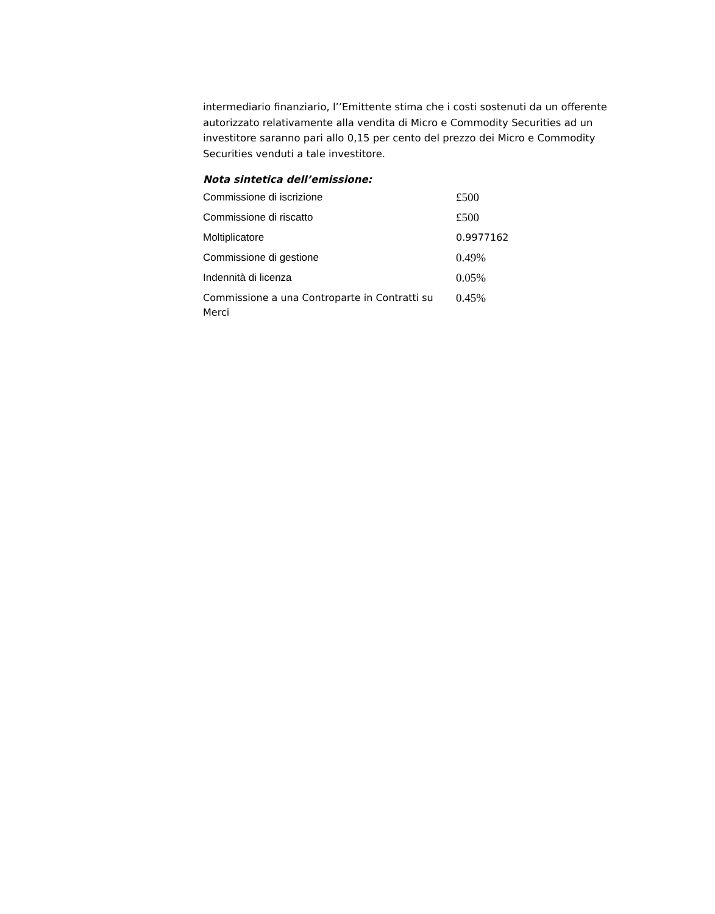intermediario finanziario, l’’Emittente stima che i costi sostenuti da un offerente autorizzato relativamente alla vendita di Micro e Commodity Securities ad un investitore saranno pari allo 0,15 per cento del prezzo dei Micro e Commodity Securities venduti a tale investitore.
Nota sintetica dell’emissione:
| Commissione di iscrizione | £500 |
| Commissione di riscatto | £500 |
| Moltiplicatore | 0.9977162 |
| Commissione di gestione | 0.49% |
| Indennità di licenza | 0.05% |
| Commissione a una Controparte in Contratti su Merci | 0.45% |